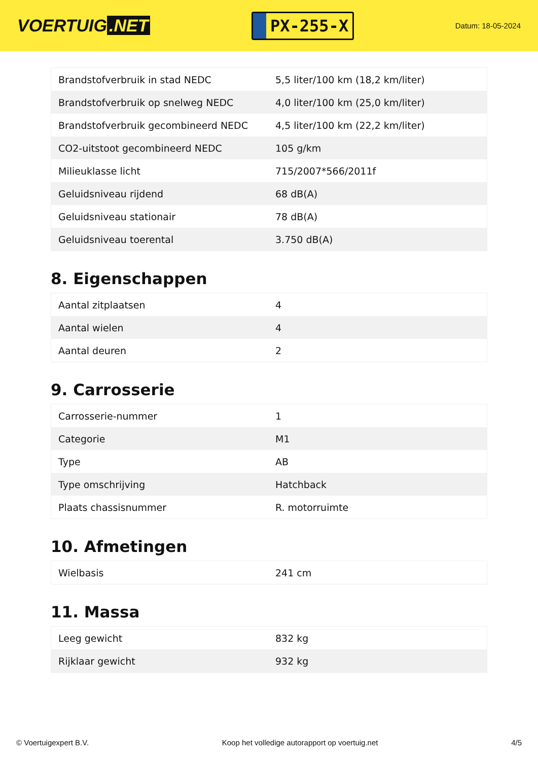VOERTUIG.NET
PX-255-X
Datum: 18-05-2024
| Brandstofverbruik in stad NEDC | 5,5 liter/100 km (18,2 km/liter) |
| Brandstofverbruik op snelweg NEDC | 4,0 liter/100 km (25,0 km/liter) |
| Brandstofverbruik gecombineerd NEDC | 4,5 liter/100 km (22,2 km/liter) |
| CO2-uitstoot gecombineerd NEDC | 105 g/km |
| Milieuklasse licht | 715/2007*566/2011f |
| Geluidsniveau rijdend | 68 dB(A) |
| Geluidsniveau stationair | 78 dB(A) |
| Geluidsniveau toerental | 3.750 dB(A) |
8. Eigenschappen
| Aantal zitplaatsen | 4 |
| Aantal wielen | 4 |
| Aantal deuren | 2 |
9. Carrosserie
| Carrosserie-nummer | 1 |
| Categorie | M1 |
| Type | AB |
| Type omschrijving | Hatchback |
| Plaats chassisnummer | R. motorruimte |
10. Afmetingen
| Wielbasis | 241 cm |
11. Massa
| Leeg gewicht | 832 kg |
| Rijklaar gewicht | 932 kg |
© Voertuigexpert B.V. Koop het volledige autorapport op voertuig.net 4/5